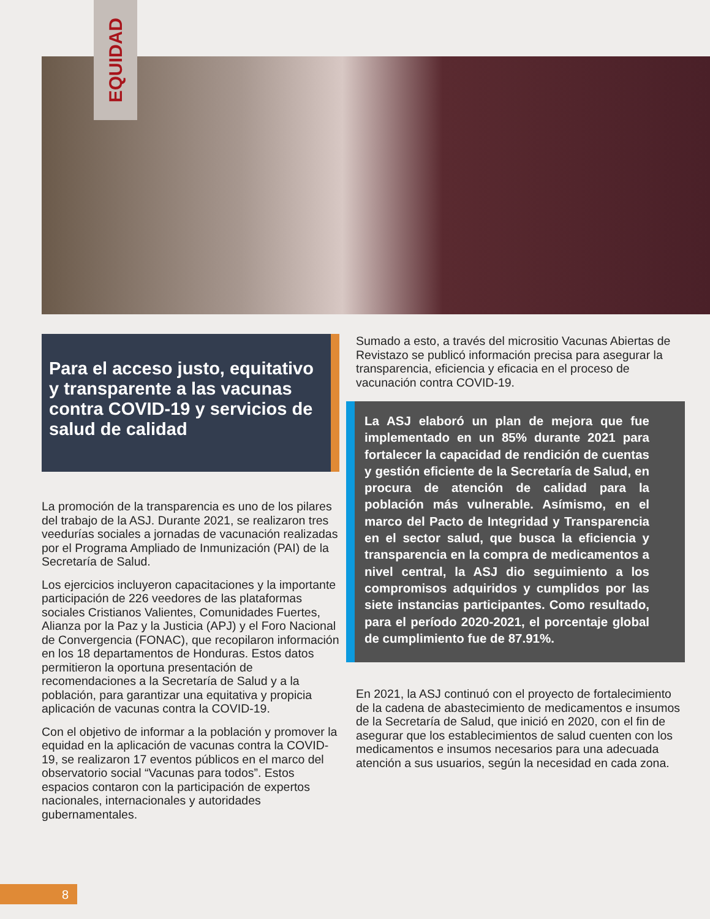EQUIDAD
Para el acceso justo, equitativo y transparente a las vacunas contra COVID-19 y servicios de salud de calidad
La promoción de la transparencia es uno de los pilares del trabajo de la ASJ. Durante 2021, se realizaron tres veedurías sociales a jornadas de vacunación realizadas por el Programa Ampliado de Inmunización (PAI) de la Secretaría de Salud.
Los ejercicios incluyeron capacitaciones y la importante participación de 226 veedores de las plataformas sociales Cristianos Valientes, Comunidades Fuertes, Alianza por la Paz y la Justicia (APJ) y el Foro Nacional de Convergencia (FONAC), que recopilaron información en los 18 departamentos de Honduras. Estos datos permitieron la oportuna presentación de recomendaciones a la Secretaría de Salud y a la población, para garantizar una equitativa y propicia aplicación de vacunas contra la COVID-19.
Con el objetivo de informar a la población y promover la equidad en la aplicación de vacunas contra la COVID-19, se realizaron 17 eventos públicos en el marco del observatorio social “Vacunas para todos”. Estos espacios contaron con la participación de expertos nacionales, internacionales y autoridades gubernamentales.
Sumado a esto, a través del micrositio Vacunas Abiertas de Revistazo se publicó información precisa para asegurar la transparencia, eficiencia y eficacia en el proceso de vacunación contra COVID-19.
La ASJ elaboró un plan de mejora que fue implementado en un 85% durante 2021 para fortalecer la capacidad de rendición de cuentas y gestión eficiente de la Secretaría de Salud, en procura de atención de calidad para la población más vulnerable. Asímismo, en el marco del Pacto de Integridad y Transparencia en el sector salud, que busca la eficiencia y transparencia en la compra de medicamentos a nivel central, la ASJ dio seguimiento a los compromisos adquiridos y cumplidos por las siete instancias participantes. Como resultado, para el período 2020-2021, el porcentaje global de cumplimiento fue de 87.91%.
En 2021, la ASJ continuó con el proyecto de fortalecimiento de la cadena de abastecimiento de medicamentos e insumos de la Secretaría de Salud, que inició en 2020, con el fin de asegurar que los establecimientos de salud cuenten con los medicamentos e insumos necesarios para una adecuada atención a sus usuarios, según la necesidad en cada zona.
8